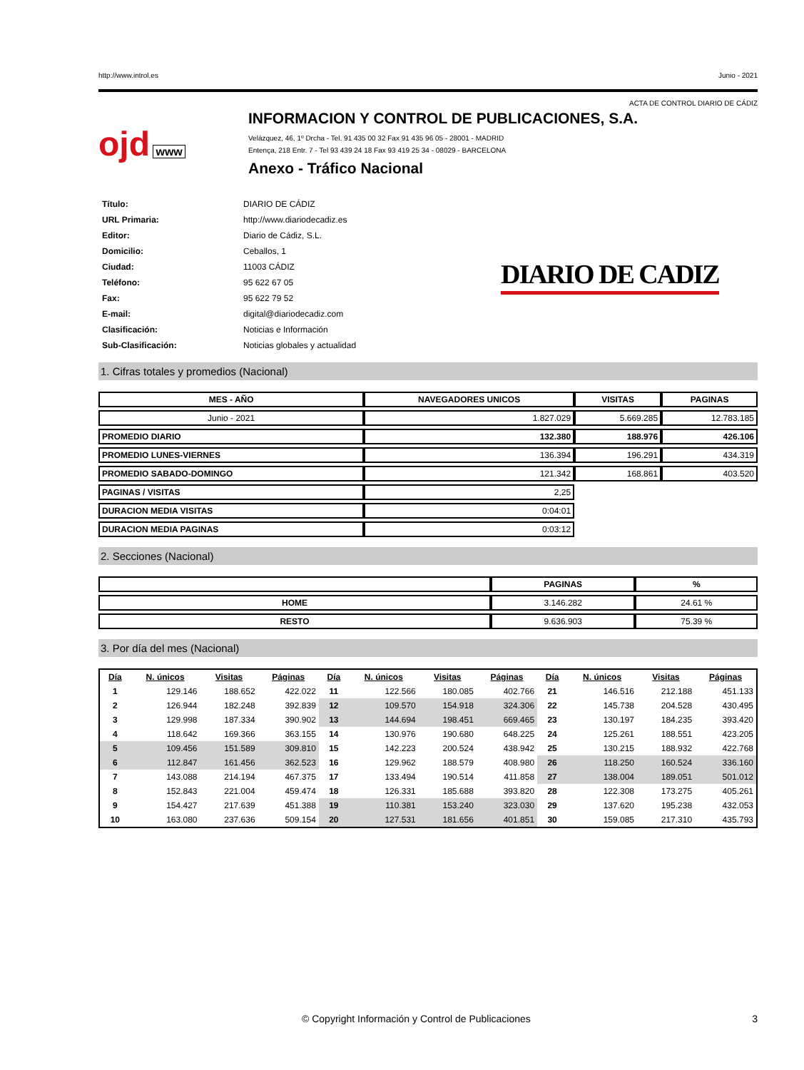http://www.introl.es Junio - 2021
ACTA DE CONTROL DIARIO DE CÁDIZ
ojd www
INFORMACION Y CONTROL DE PUBLICACIONES, S.A.
Velázquez, 46, 1º Drcha - Tel. 91 435 00 32 Fax 91 435 96 05 - 28001 - MADRID
Entença, 218 Entr. 7 - Tel 93 439 24 18 Fax 93 419 25 34 - 08029 - BARCELONA
Anexo - Tráfico Nacional
| Título: | DIARIO DE CÁDIZ |
| URL Primaria: | http://www.diariodecadiz.es |
| Editor: | Diario de Cádiz, S.L. |
| Domicilio: | Ceballos, 1 |
| Ciudad: | 11003 CÁDIZ |
| Teléfono: | 95 622 67 05 |
| Fax: | 95 622 79 52 |
| E-mail: | digital@diariodecadiz.com |
| Clasificación: | Noticias e Información |
| Sub-Clasificación: | Noticias globales y actualidad |
DIARIO DE CADIZ
1. Cifras totales y promedios (Nacional)
| MES - AÑO | NAVEGADORES UNICOS | VISITAS | PAGINAS |
| --- | --- | --- | --- |
| Junio - 2021 | 1.827.029 | 5.669.285 | 12.783.185 |
| PROMEDIO DIARIO | 132.380 | 188.976 | 426.106 |
| PROMEDIO LUNES-VIERNES | 136.394 | 196.291 | 434.319 |
| PROMEDIO SABADO-DOMINGO | 121.342 | 168.861 | 403.520 |
| PAGINAS / VISITAS | 2,25 | | |
| DURACION MEDIA VISITAS | 0:04:01 | | |
| DURACION MEDIA PAGINAS | 0:03:12 | | |
2. Secciones (Nacional)
| | PAGINAS | % |
| --- | --- | --- |
| HOME | 3.146.282 | 24.61 % |
| RESTO | 9.636.903 | 75.39 % |
3. Por día del mes (Nacional)
| Día | N. únicos | Visitas | Páginas | Día | N. únicos | Visitas | Páginas | Día | N. únicos | Visitas | Páginas |
| --- | --- | --- | --- | --- | --- | --- | --- | --- | --- | --- | --- |
| 1 | 129.146 | 188.652 | 422.022 | 11 | 122.566 | 180.085 | 402.766 | 21 | 146.516 | 212.188 | 451.133 |
| 2 | 126.944 | 182.248 | 392.839 | 12 | 109.570 | 154.918 | 324.306 | 22 | 145.738 | 204.528 | 430.495 |
| 3 | 129.998 | 187.334 | 390.902 | 13 | 144.694 | 198.451 | 669.465 | 23 | 130.197 | 184.235 | 393.420 |
| 4 | 118.642 | 169.366 | 363.155 | 14 | 130.976 | 190.680 | 648.225 | 24 | 125.261 | 188.551 | 423.205 |
| 5 | 109.456 | 151.589 | 309.810 | 15 | 142.223 | 200.524 | 438.942 | 25 | 130.215 | 188.932 | 422.768 |
| 6 | 112.847 | 161.456 | 362.523 | 16 | 129.962 | 188.579 | 408.980 | 26 | 118.250 | 160.524 | 336.160 |
| 7 | 143.088 | 214.194 | 467.375 | 17 | 133.494 | 190.514 | 411.858 | 27 | 138.004 | 189.051 | 501.012 |
| 8 | 152.843 | 221.004 | 459.474 | 18 | 126.331 | 185.688 | 393.820 | 28 | 122.308 | 173.275 | 405.261 |
| 9 | 154.427 | 217.639 | 451.388 | 19 | 110.381 | 153.240 | 323.030 | 29 | 137.620 | 195.238 | 432.053 |
| 10 | 163.080 | 237.636 | 509.154 | 20 | 127.531 | 181.656 | 401.851 | 30 | 159.085 | 217.310 | 435.793 |
© Copyright Información y Control de Publicaciones 3